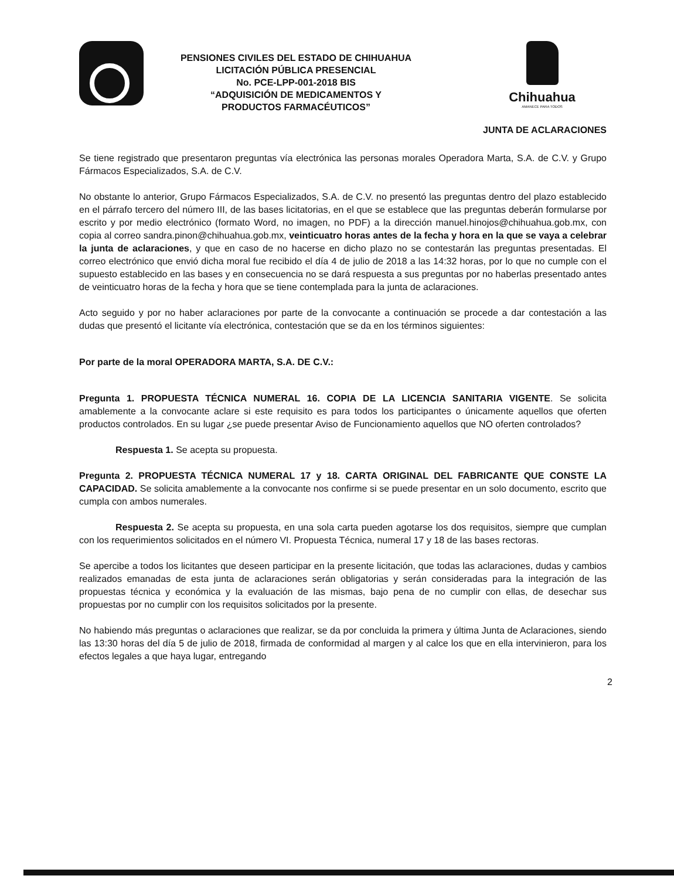PENSIONES CIVILES DEL ESTADO DE CHIHUAHUA
LICITACIÓN PÚBLICA PRESENCIAL
No. PCE-LPP-001-2018 BIS
“ADQUISICIÓN DE MEDICAMENTOS Y
PRODUCTOS FARMACÉUTICOS”
Chihuahua
AMANECE PARA TODOS
JUNTA DE ACLARACIONES
Se tiene registrado que presentaron preguntas vía electrónica las personas morales Operadora Marta, S.A. de C.V. y Grupo Fármacos Especializados, S.A. de C.V.
No obstante lo anterior, Grupo Fármacos Especializados, S.A. de C.V. no presentó las preguntas dentro del plazo establecido en el párrafo tercero del número III, de las bases licitatorias, en el que se establece que las preguntas deberán formularse por escrito y por medio electrónico (formato Word, no imagen, no PDF) a la dirección manuel.hinojos@chihuahua.gob.mx, con copia al correo sandra.pinon@chihuahua.gob.mx, veinticuatro horas antes de la fecha y hora en la que se vaya a celebrar la junta de aclaraciones, y que en caso de no hacerse en dicho plazo no se contestarán las preguntas presentadas. El correo electrónico que envió dicha moral fue recibido el día 4 de julio de 2018 a las 14:32 horas, por lo que no cumple con el supuesto establecido en las bases y en consecuencia no se dará respuesta a sus preguntas por no haberlas presentado antes de veinticuatro horas de la fecha y hora que se tiene contemplada para la junta de aclaraciones.
Acto seguido y por no haber aclaraciones por parte de la convocante a continuación se procede a dar contestación a las dudas que presentó el licitante vía electrónica, contestación que se da en los términos siguientes:
Por parte de la moral OPERADORA MARTA, S.A. DE C.V.:
Pregunta 1. PROPUESTA TÉCNICA NUMERAL 16. COPIA DE LA LICENCIA SANITARIA VIGENTE. Se solicita amablemente a la convocante aclare si este requisito es para todos los participantes o únicamente aquellos que oferten productos controlados. En su lugar ¿se puede presentar Aviso de Funcionamiento aquellos que NO oferten controlados?
Respuesta 1. Se acepta su propuesta.
Pregunta 2. PROPUESTA TÉCNICA NUMERAL 17 y 18. CARTA ORIGINAL DEL FABRICANTE QUE CONSTE LA CAPACIDAD. Se solicita amablemente a la convocante nos confirme si se puede presentar en un solo documento, escrito que cumpla con ambos numerales.
Respuesta 2. Se acepta su propuesta, en una sola carta pueden agotarse los dos requisitos, siempre que cumplan con los requerimientos solicitados en el número VI. Propuesta Técnica, numeral 17 y 18 de las bases rectoras.
Se apercibe a todos los licitantes que deseen participar en la presente licitación, que todas las aclaraciones, dudas y cambios realizados emanadas de esta junta de aclaraciones serán obligatorias y serán consideradas para la integración de las propuestas técnica y económica y la evaluación de las mismas, bajo pena de no cumplir con ellas, de desechar sus propuestas por no cumplir con los requisitos solicitados por la presente.
No habiendo más preguntas o aclaraciones que realizar, se da por concluida la primera y última Junta de Aclaraciones, siendo las 13:30 horas del día 5 de julio de 2018, firmada de conformidad al margen y al calce los que en ella intervinieron, para los efectos legales a que haya lugar, entregando
2